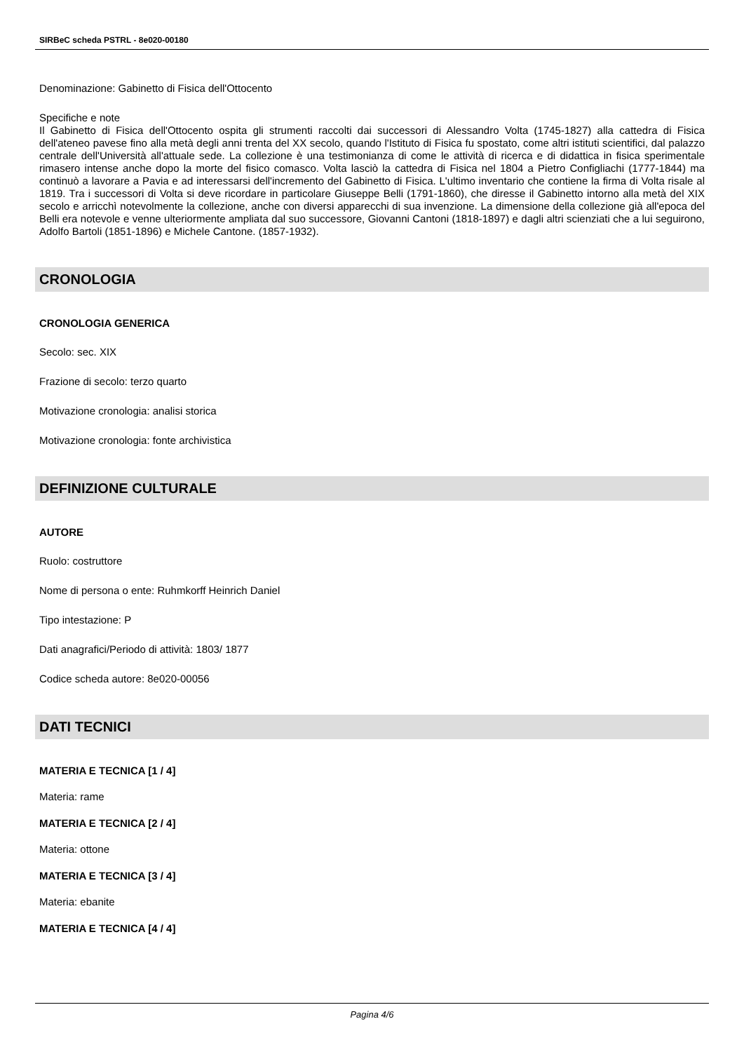SIRBeC scheda PSTRL - 8e020-00180
Denominazione: Gabinetto di Fisica dell'Ottocento
Specifiche e note
Il Gabinetto di Fisica dell'Ottocento ospita gli strumenti raccolti dai successori di Alessandro Volta (1745-1827) alla cattedra di Fisica dell'ateneo pavese fino alla metà degli anni trenta del XX secolo, quando l'Istituto di Fisica fu spostato, come altri istituti scientifici, dal palazzo centrale dell'Università all'attuale sede. La collezione è una testimonianza di come le attività di ricerca e di didattica in fisica sperimentale rimasero intense anche dopo la morte del fisico comasco. Volta lasciò la cattedra di Fisica nel 1804 a Pietro Configliachi (1777-1844) ma continuò a lavorare a Pavia e ad interessarsi dell'incremento del Gabinetto di Fisica. L'ultimo inventario che contiene la firma di Volta risale al 1819. Tra i successori di Volta si deve ricordare in particolare Giuseppe Belli (1791-1860), che diresse il Gabinetto intorno alla metà del XIX secolo e arricchì notevolmente la collezione, anche con diversi apparecchi di sua invenzione. La dimensione della collezione già all'epoca del Belli era notevole e venne ulteriormente ampliata dal suo successore, Giovanni Cantoni (1818-1897) e dagli altri scienziati che a lui seguirono, Adolfo Bartoli (1851-1896) e Michele Cantone. (1857-1932).
CRONOLOGIA
CRONOLOGIA GENERICA
Secolo: sec. XIX
Frazione di secolo: terzo quarto
Motivazione cronologia: analisi storica
Motivazione cronologia: fonte archivistica
DEFINIZIONE CULTURALE
AUTORE
Ruolo: costruttore
Nome di persona o ente: Ruhmkorff Heinrich Daniel
Tipo intestazione: P
Dati anagrafici/Periodo di attività: 1803/ 1877
Codice scheda autore: 8e020-00056
DATI TECNICI
MATERIA E TECNICA [1 / 4]
Materia: rame
MATERIA E TECNICA [2 / 4]
Materia: ottone
MATERIA E TECNICA [3 / 4]
Materia: ebanite
MATERIA E TECNICA [4 / 4]
Pagina 4/6